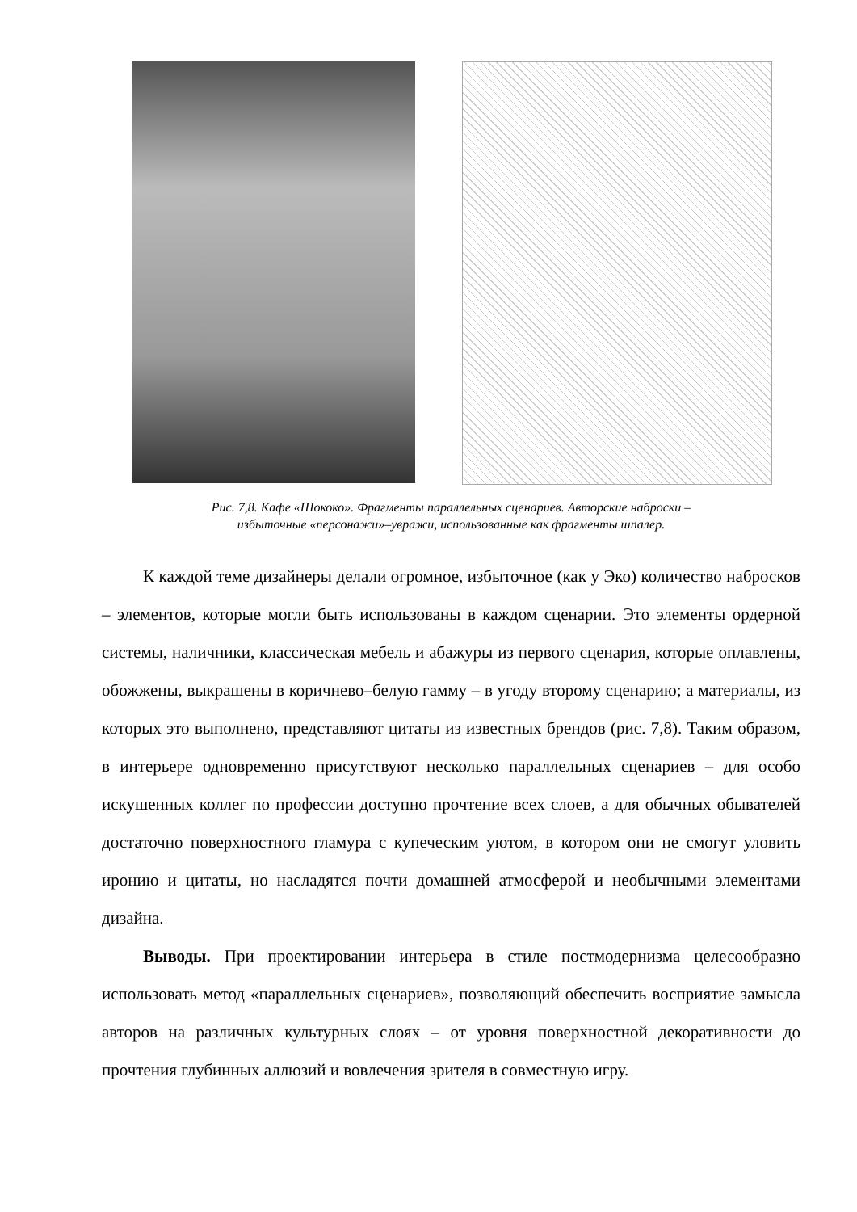Рис. 7,8. Кафе «Шококо». Фрагменты параллельных сценариев. Авторские наброски –
избыточные «персонажи»–увражи, использованные как фрагменты шпалер.
К каждой теме дизайнеры делали огромное, избыточное (как у Эко) количество набросков – элементов, которые могли быть использованы в каждом сценарии. Это элементы ордерной системы, наличники, классическая мебель и абажуры из первого сценария, которые оплавлены, обожжены, выкрашены в коричнево–белую гамму – в угоду второму сценарию; а материалы, из которых это выполнено, представляют цитаты из известных брендов (рис. 7,8). Таким образом, в интерьере одновременно присутствуют несколько параллельных сценариев – для особо искушенных коллег по профессии доступно прочтение всех слоев, а для обычных обывателей достаточно поверхностного гламура с купеческим уютом, в котором они не смогут уловить иронию и цитаты, но насладятся почти домашней атмосферой и необычными элементами дизайна.
Выводы. При проектировании интерьера в стиле постмодернизма целесообразно использовать метод «параллельных сценариев», позволяющий обеспечить восприятие замысла авторов на различных культурных слоях – от уровня поверхностной декоративности до прочтения глубинных аллюзий и вовлечения зрителя в совместную игру.